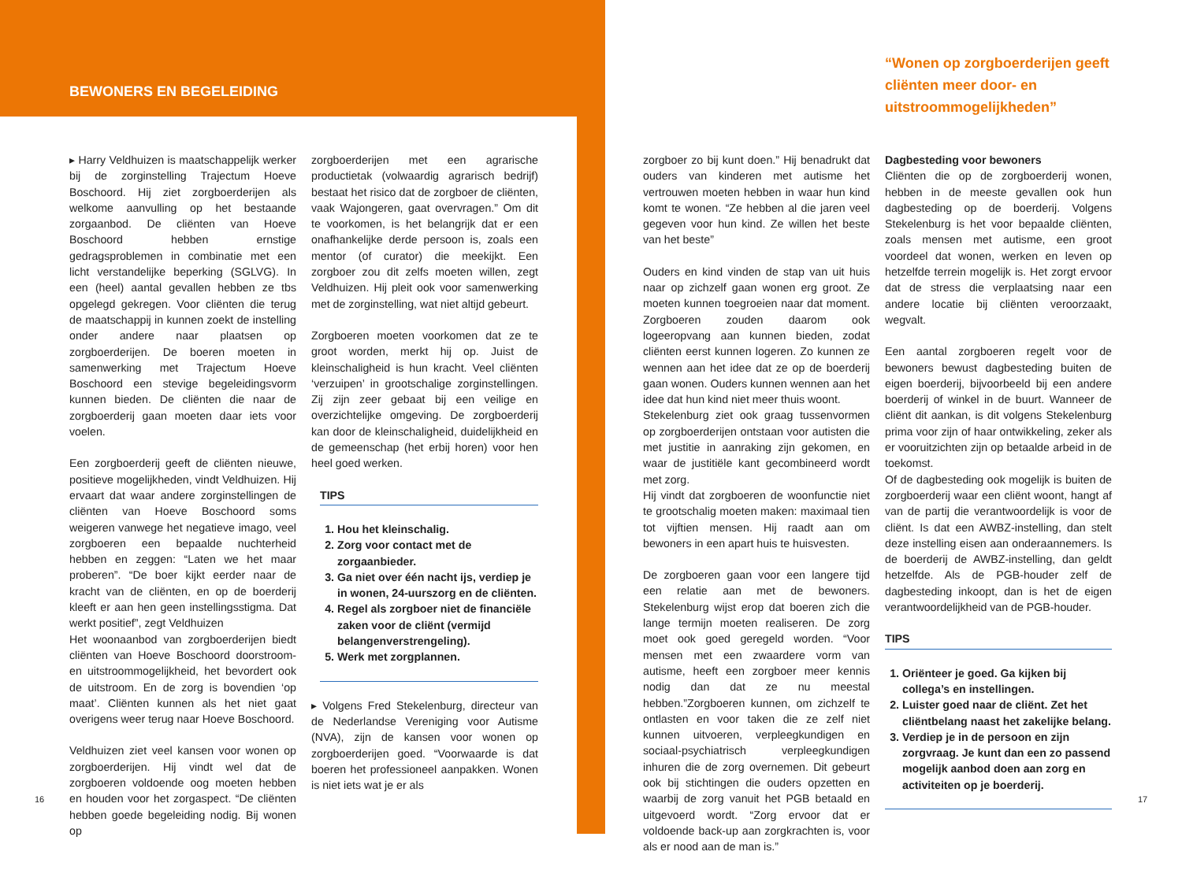BEWONERS EN BEGELEIDING
“Wonen op zorgboerderijen geeft cliënten meer door- en uitstroommogelijkheden”
▸ Harry Veldhuizen is maatschappelijk werker bij de zorginstelling Trajectum Hoeve Boschoord. Hij ziet zorgboerderijen als welkome aanvulling op het bestaande zorgaanbod. De cliënten van Hoeve Boschoord hebben ernstige gedragsproblemen in combinatie met een licht verstandelijke beperking (SGLVG). In een (heel) aantal gevallen hebben ze tbs opgelegd gekregen. Voor cliënten die terug de maatschappij in kunnen zoekt de instelling onder andere naar plaatsen op zorgboerderijen. De boeren moeten in samenwerking met Trajectum Hoeve Boschoord een stevige begeleidingsvorm kunnen bieden. De cliënten die naar de zorgboerderij gaan moeten daar iets voor voelen.
Een zorgboerderij geeft de cliënten nieuwe, positieve mogelijkheden, vindt Veldhuizen. Hij ervaart dat waar andere zorginstellingen de cliënten van Hoeve Boschoord soms weigeren vanwege het negatieve imago, veel zorgboeren een bepaalde nuchterheid hebben en zeggen: “Laten we het maar proberen”. “De boer kijkt eerder naar de kracht van de cliënten, en op de boerderij kleeft er aan hen geen instellingsstigma. Dat werkt positief”, zegt Veldhuizen
Het woonaanbod van zorgboerderijen biedt cliënten van Hoeve Boschoord doorstroom- en uitstroommogelijkheid, het bevordert ook de uitstroom. En de zorg is bovendien ‘op maat’. Cliënten kunnen als het niet gaat overigens weer terug naar Hoeve Boschoord.
Veldhuizen ziet veel kansen voor wonen op zorgboerderijen. Hij vindt wel dat de zorgboeren voldoende oog moeten hebben en houden voor het zorgaspect. “De cliënten hebben goede begeleiding nodig. Bij wonen op
zorgboerderijen met een agrarische productietak (volwaardig agrarisch bedrijf) bestaat het risico dat de zorgboer de cliënten, vaak Wajongeren, gaat overvragen.” Om dit te voorkomen, is het belangrijk dat er een onafhankelijke derde persoon is, zoals een mentor (of curator) die meekijkt. Een zorgboer zou dit zelfs moeten willen, zegt Veldhuizen. Hij pleit ook voor samenwerking met de zorginstelling, wat niet altijd gebeurt.
Zorgboeren moeten voorkomen dat ze te groot worden, merkt hij op. Juist de kleinschaligheid is hun kracht. Veel cliënten ‘verzuipen’ in grootschalige zorginstellingen. Zij zijn zeer gebaat bij een veilige en overzichtelijke omgeving. De zorgboerderij kan door de kleinschaligheid, duidelijkheid en de gemeenschap (het erbij horen) voor hen heel goed werken.
TIPS
1. Hou het kleinschalig.
2. Zorg voor contact met de zorgaanbieder.
3. Ga niet over één nacht ijs, verdiep je in wonen, 24-uurszorg en de cliënten.
4. Regel als zorgboer niet de financiële zaken voor de cliënt (vermijd belangenverstrengeling).
5. Werk met zorgplannen.
▸ Volgens Fred Stekelenburg, directeur van de Nederlandse Vereniging voor Autisme (NVA), zijn de kansen voor wonen op zorgboerderijen goed. “Voorwaarde is dat boeren het professioneel aanpakken. Wonen is niet iets wat je er als
zorgboer zo bij kunt doen.” Hij benadrukt dat ouders van kinderen met autisme het vertrouwen moeten hebben in waar hun kind komt te wonen. “Ze hebben al die jaren veel gegeven voor hun kind. Ze willen het beste van het beste”
Ouders en kind vinden de stap van uit huis naar op zichzelf gaan wonen erg groot. Ze moeten kunnen toegroeien naar dat moment. Zorgboeren zouden daarom ook logeeropvang aan kunnen bieden, zodat cliënten eerst kunnen logeren. Zo kunnen ze wennen aan het idee dat ze op de boerderij gaan wonen. Ouders kunnen wennen aan het idee dat hun kind niet meer thuis woont.
Stekelenburg ziet ook graag tussenvormen op zorgboerderijen ontstaan voor autisten die met justitie in aanraking zijn gekomen, en waar de justitiële kant gecombineerd wordt met zorg.
Hij vindt dat zorgboeren de woonfunctie niet te grootschalig moeten maken: maximaal tien tot vijftien mensen. Hij raadt aan om bewoners in een apart huis te huisvesten.
De zorgboeren gaan voor een langere tijd een relatie aan met de bewoners. Stekelenburg wijst erop dat boeren zich die lange termijn moeten realiseren. De zorg moet ook goed geregeld worden. “Voor mensen met een zwaardere vorm van autisme, heeft een zorgboer meer kennis nodig dan dat ze nu meestal hebben.”Zorgboeren kunnen, om zichzelf te ontlasten en voor taken die ze zelf niet kunnen uitvoeren, verpleegkundigen en sociaal-psychiatrisch verpleegkundigen inhuren die de zorg overnemen. Dit gebeurt ook bij stichtingen die ouders opzetten en waarbij de zorg vanuit het PGB betaald en uitgevoerd wordt. “Zorg ervoor dat er voldoende back-up aan zorgkrachten is, voor als er nood aan de man is.”
Dagbesteding voor bewoners
Cliënten die op de zorgboerderij wonen, hebben in de meeste gevallen ook hun dagbesteding op de boerderij. Volgens Stekelenburg is het voor bepaalde cliënten, zoals mensen met autisme, een groot voordeel dat wonen, werken en leven op hetzelfde terrein mogelijk is. Het zorgt ervoor dat de stress die verplaatsing naar een andere locatie bij cliënten veroorzaakt, wegvalt.
Een aantal zorgboeren regelt voor de bewoners bewust dagbesteding buiten de eigen boerderij, bijvoorbeeld bij een andere boerderij of winkel in de buurt. Wanneer de cliënt dit aankan, is dit volgens Stekelenburg prima voor zijn of haar ontwikkeling, zeker als er vooruitzichten zijn op betaalde arbeid in de toekomst.
Of de dagbesteding ook mogelijk is buiten de zorgboerderij waar een cliënt woont, hangt af van de partij die verantwoordelijk is voor de cliënt. Is dat een AWBZ-instelling, dan stelt deze instelling eisen aan onderaannemers. Is de boerderij de AWBZ-instelling, dan geldt hetzelfde. Als de PGB-houder zelf de dagbesteding inkoopt, dan is het de eigen verantwoordelijkheid van de PGB-houder.
TIPS
1. Oriënteer je goed. Ga kijken bij collega’s en instellingen.
2. Luister goed naar de cliënt. Zet het cliëntbelang naast het zakelijke belang.
3. Verdiep je in de persoon en zijn zorgvraag. Je kunt dan een zo passend mogelijk aanbod doen aan zorg en activiteiten op je boerderij.
16 17